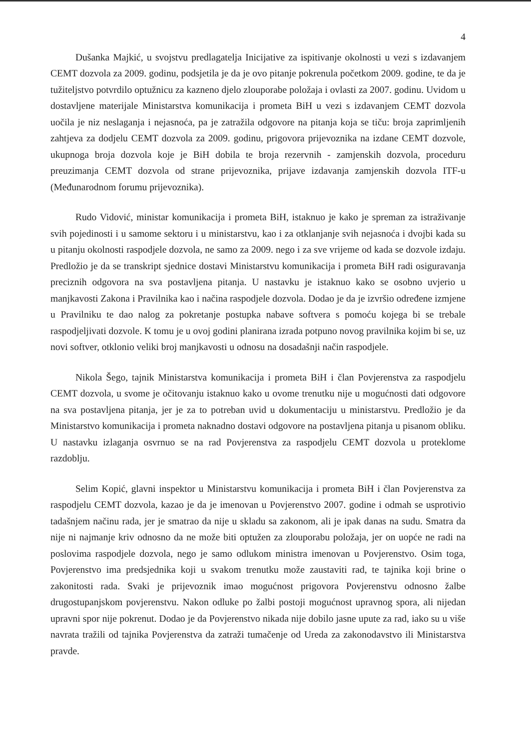4
Dušanka Majkić, u svojstvu predlagatelja Inicijative za ispitivanje okolnosti u vezi s izdavanjem CEMT dozvola za 2009. godinu, podsjetila je da je ovo pitanje pokrenula početkom 2009. godine, te da je tužiteljstvo potvrdilo optužnicu za kazneno djelo zlouporabe položaja i ovlasti za 2007. godinu. Uvidom u dostavljene materijale Ministarstva komunikacija i prometa BiH u vezi s izdavanjem CEMT dozvola uočila je niz neslaganja i nejasnoća, pa je zatražila odgovore na pitanja koja se tiču: broja zaprimljenih zahtjeva za dodjelu CEMT dozvola za 2009. godinu, prigovora prijevoznika na izdane CEMT dozvole, ukupnoga broja dozvola koje je BiH dobila te broja rezervnih - zamjenskih dozvola, proceduru preuzimanja CEMT dozvola od strane prijevoznika, prijave izdavanja zamjenskih dozvola ITF-u (Međunarodnom forumu prijevoznika).
Rudo Vidović, ministar komunikacija i prometa BiH, istaknuo je kako je spreman za istraživanje svih pojedinosti i u samome sektoru i u ministarstvu, kao i za otklanjanje svih nejasnoća i dvojbi kada su u pitanju okolnosti raspodjele dozvola, ne samo za 2009. nego i za sve vrijeme od kada se dozvole izdaju. Predložio je da se transkript sjednice dostavi Ministarstvu komunikacija i prometa BiH radi osiguravanja preciznih odgovora na sva postavljena pitanja. U nastavku je istaknuo kako se osobno uvjerio u manjkavosti Zakona i Pravilnika kao i načina raspodjele dozvola. Dodao je da je izvršio određene izmjene u Pravilniku te dao nalog za pokretanje postupka nabave softvera s pomoću kojega bi se trebale raspodjeljivati dozvole. K tomu je u ovoj godini planirana izrada potpuno novog pravilnika kojim bi se, uz novi softver, otklonio veliki broj manjkavosti u odnosu na dosadašnji način raspodjele.
Nikola Šego, tajnik Ministarstva komunikacija i prometa BiH i član Povjerenstva za raspodjelu CEMT dozvola, u svome je očitovanju istaknuo kako u ovome trenutku nije u mogućnosti dati odgovore na sva postavljena pitanja, jer je za to potreban uvid u dokumentaciju u ministarstvu. Predložio je da Ministarstvo komunikacija i prometa naknadno dostavi odgovore na postavljena pitanja u pisanom obliku. U nastavku izlaganja osvrnuo se na rad Povjerenstva za raspodjelu CEMT dozvola u proteklome razdoblju.
Selim Kopić, glavni inspektor u Ministarstvu komunikacija i prometa BiH i član Povjerenstva za raspodjelu CEMT dozvola, kazao je da je imenovan u Povjerenstvo 2007. godine i odmah se usprotivio tadašnjem načinu rada, jer je smatrao da nije u skladu sa zakonom, ali je ipak danas na sudu. Smatra da nije ni najmanje kriv odnosno da ne može biti optužen za zlouporabu položaja, jer on uopće ne radi na poslovima raspodjele dozvola, nego je samo odlukom ministra imenovan u Povjerenstvo. Osim toga, Povjerenstvo ima predsjednika koji u svakom trenutku može zaustaviti rad, te tajnika koji brine o zakonitosti rada. Svaki je prijevoznik imao mogućnost prigovora Povjerenstvu odnosno žalbe drugostupanjskom povjerenstvu. Nakon odluke po žalbi postoji mogućnost upravnog spora, ali nijedan upravni spor nije pokrenut. Dodao je da Povjerenstvo nikada nije dobilo jasne upute za rad, iako su u više navrata tražili od tajnika Povjerenstva da zatraži tumačenje od Ureda za zakonodavstvo ili Ministarstva pravde.